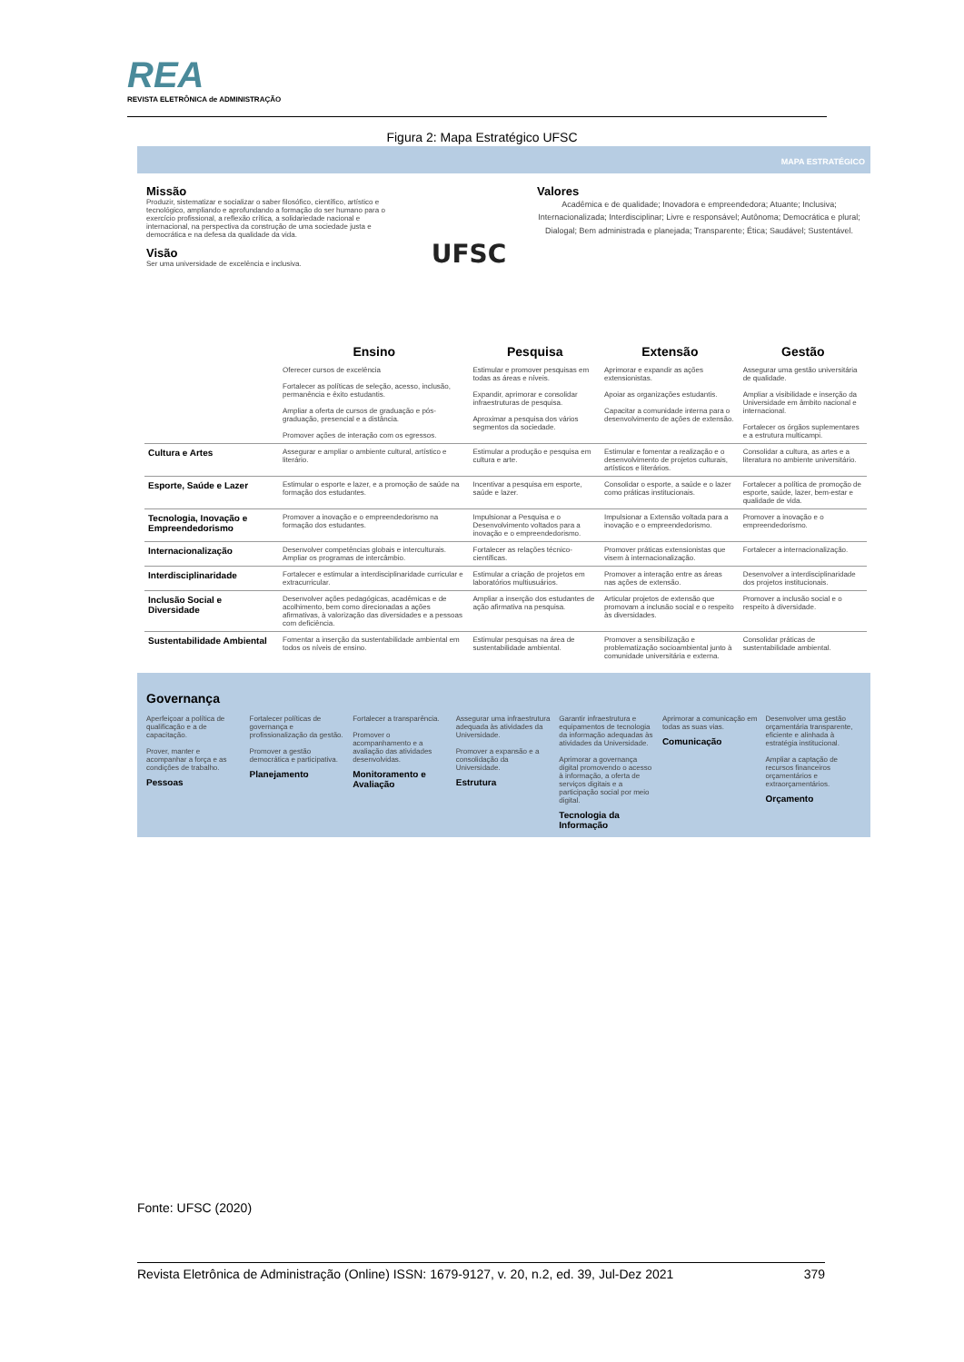REA
REVISTA ELETRÔNICA de ADMINISTRAÇÃO
Figura 2: Mapa Estratégico UFSC
MAPA ESTRATÉGICO
Missão
Produzir, sistematizar e socializar o saber filosófico, científico, artístico e tecnológico, ampliando e aprofundando a formação do ser humano para o exercício profissional, a reflexão crítica, a solidariedade nacional e internacional, na perspectiva da construção de uma sociedade justa e democrática e na defesa da qualidade da vida.
Visão
Ser uma universidade de excelência e inclusiva.
UFSC
Valores
Acadêmica e de qualidade; Inovadora e empreendedora; Atuante; Inclusiva; Internacionalizada; Interdisciplinar; Livre e responsável; Autônoma; Democrática e plural; Dialogal; Bem administrada e planejada; Transparente; Ética; Saudável; Sustentável.
| | Ensino | Pesquisa | Extensão | Gestão |
| --- | --- | --- | --- | --- |
| | Oferecer cursos de excelência Fortalecer as políticas de seleção, acesso, inclusão, permanência e êxito estudantis. Ampliar a oferta de cursos de graduação e pós-graduação, presencial e a distância. Promover ações de interação com os egressos. | Estimular e promover pesquisas em todas as áreas e níveis. Expandir, aprimorar e consolidar infraestruturas de pesquisa. Aproximar a pesquisa dos vários segmentos da sociedade. | Aprimorar e expandir as ações extensionistas. Apoiar as organizações estudantis. Capacitar a comunidade interna para o desenvolvimento de ações de extensão. | Assegurar uma gestão universitária de qualidade. Ampliar a visibilidade e inserção da Universidade em âmbito nacional e internacional. Fortalecer os órgãos suplementares e a estrutura multicampi. |
| Cultura e Artes | Assegurar e ampliar o ambiente cultural, artístico e literário. | Estimular a produção e pesquisa em cultura e arte. | Estimular e fomentar a realização e o desenvolvimento de projetos culturais, artísticos e literários. | Consolidar a cultura, as artes e a literatura no ambiente universitário. |
| Esporte, Saúde e Lazer | Estimular o esporte e lazer, e a promoção de saúde na formação dos estudantes. | Incentivar a pesquisa em esporte, saúde e lazer. | Consolidar o esporte, a saúde e o lazer como práticas institucionais. | Fortalecer a política de promoção de esporte, saúde, lazer, bem-estar e qualidade de vida. |
| Tecnologia, Inovação e Empreendedorismo | Promover a inovação e o empreendedorismo na formação dos estudantes. | Impulsionar a Pesquisa e o Desenvolvimento voltados para a inovação e o empreendedorismo. | Impulsionar a Extensão voltada para a inovação e o empreendedorismo. | Promover a inovação e o empreendedorismo. |
| Internacionalização | Desenvolver competências globais e interculturais. Ampliar os programas de intercâmbio. | Fortalecer as relações técnico-científicas. | Promover práticas extensionistas que visem à internacionalização. | Fortalecer a internacionalização. |
| Interdisciplinaridade | Fortalecer e estimular a interdisciplinaridade curricular e extracurricular. | Estimular a criação de projetos em laboratórios multiusuários. | Promover a interação entre as áreas nas ações de extensão. | Desenvolver a interdisciplinaridade dos projetos institucionais. |
| Inclusão Social e Diversidade | Desenvolver ações pedagógicas, acadêmicas e de acolhimento, bem como direcionadas a ações afirmativas, à valorização das diversidades e a pessoas com deficiência. | Ampliar a inserção dos estudantes de ação afirmativa na pesquisa. | Articular projetos de extensão que promovam a inclusão social e o respeito às diversidades. | Promover a inclusão social e o respeito à diversidade. |
| Sustentabilidade Ambiental | Fomentar a inserção da sustentabilidade ambiental em todos os níveis de ensino. | Estimular pesquisas na área de sustentabilidade ambiental. | Promover a sensibilização e problematização socioambiental junto à comunidade universitária e externa. | Consolidar práticas de sustentabilidade ambiental. |
Governança
Aperfeiçoar a política de qualificação e a de capacitação.
Prover, manter e acompanhar a força e as condições de trabalho.
Pessoas
Fortalecer políticas de governança e profissionalização da gestão.
Promover a gestão democrática e participativa.
Planejamento
Fortalecer a transparência.
Promover o acompanhamento e a avaliação das atividades desenvolvidas.
Monitoramento e Avaliação
Assegurar uma infraestrutura adequada às atividades da Universidade.
Promover a expansão e a consolidação da Universidade.
Estrutura
Garantir infraestrutura e equipamentos de tecnologia da informação adequadas às atividades da Universidade.
Aprimorar a governança digital promovendo o acesso à informação, a oferta de serviços digitais e a participação social por meio digital.
Tecnologia da Informação
Aprimorar a comunicação em todas as suas vias.
Comunicação
Desenvolver uma gestão orçamentária transparente, eficiente e alinhada à estratégia institucional.
Ampliar a captação de recursos financeiros orçamentários e extraorçamentários.
Orçamento
Fonte: UFSC (2020)
Revista Eletrônica de Administração (Online) ISSN: 1679-9127, v. 20, n.2, ed. 39, Jul-Dez 2021 379